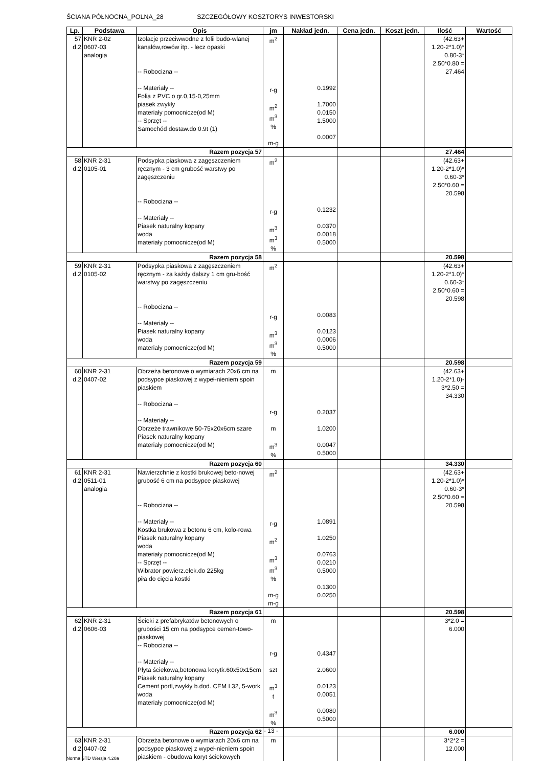ŚCIANA PÓŁNOCNA_POLNA_28 SZCZEGÓŁOWY KOSZTORYS INWESTORSKI
| Lp. | Podstawa | Opis | jm | Nakład jedn. | Cena jedn. | Koszt jedn. | Ilość | Wartość |
| --- | --- | --- | --- | --- | --- | --- | --- | --- |
| 57 d.2 | KNR 2-02 0607-03 analogia | Izolacje przeciwwodne z folii budo-wlanej kanałów,rowów itp. - lecz opaski -- Robocizna -- -- Materiały -- Folia z PVC o gr.0,15-0,25mm piasek zwykły materiały pomocnicze(od M) -- Sprzęt -- Samochód dostaw.do 0.9t (1) | m<sup>2</sup> r-g m<sup>2</sup> m<sup>3</sup> % m-g | 0.1992 1.7000 0.0150 1.5000 0.0007 | | | (42.63+ 1.20-2*1.0)* 0.80-3* 2.50*0.80 = 27.464 | |
| Razem pozycja 57 | | | | | | | 27.464 | |
| 58 d.2 | KNR 2-31 0105-01 | Podsypka piaskowa z zagęszczeniem ręcznym - 3 cm grubość warstwy po zagęszczeniu -- Robocizna -- -- Materiały -- Piasek naturalny kopany woda materiały pomocnicze(od M) | m<sup>2</sup> r-g m<sup>3</sup> m<sup>3</sup> % | 0.1232 0.0370 0.0018 0.5000 | | | (42.63+ 1.20-2*1.0)* 0.60-3* 2.50*0.60 = 20.598 | |
| Razem pozycja 58 | | | | | | | 20.598 | |
| 59 d.2 | KNR 2-31 0105-02 | Podsypka piaskowa z zagęszczeniem ręcznym - za każdy dalszy 1 cm gru-bość warstwy po zagęszczeniu -- Robocizna -- -- Materiały -- Piasek naturalny kopany woda materiały pomocnicze(od M) | m<sup>2</sup> r-g m<sup>3</sup> m<sup>3</sup> % | 0.0083 0.0123 0.0006 0.5000 | | | (42.63+ 1.20-2*1.0)* 0.60-3* 2.50*0.60 = 20.598 | |
| Razem pozycja 59 | | | | | | | 20.598 | |
| 60 d.2 | KNR 2-31 0407-02 | Obrzeża betonowe o wymiarach 20x6 cm na podsypce piaskowej z wypeł-nieniem spoin piaskiem -- Robocizna -- -- Materiały -- Obrzeże trawnikowe 50-75x20x6cm szare Piasek naturalny kopany materiały pomocnicze(od M) | m r-g m m<sup>3</sup> % | 0.2037 1.0200 0.0047 0.5000 | | | (42.63+ 1.20-2*1.0)- 3*2.50 = 34.330 | |
| Razem pozycja 60 | | | | | | | 34.330 | |
| 61 d.2 | KNR 2-31 0511-01 analogia | Nawierzchnie z kostki brukowej beto-nowej grubość 6 cm na podsypce piaskowej -- Robocizna -- -- Materiały -- Kostka brukowa z betonu 6 cm, kolo-rowa Piasek naturalny kopany woda materiały pomocnicze(od M) -- Sprzęt -- Wibrator powierz.elek.do 225kg piła do cięcia kostki | m<sup>2</sup> r-g m<sup>2</sup> m<sup>3</sup> m<sup>3</sup> % m-g m-g | 1.0891 1.0250 0.0763 0.0210 0.5000 0.1300 0.0250 | | | (42.63+ 1.20-2*1.0)* 0.60-3* 2.50*0.60 = 20.598 | |
| Razem pozycja 61 | | | | | | | 20.598 | |
| 62 d.2 | KNR 2-31 0606-03 | Ścieki z prefabrykatów betonowych o grubości 15 cm na podsypce cemen-towo-piaskowej -- Robocizna -- -- Materiały -- Płyta ściekowa,betonowa korytk.60x50x15cm Piasek naturalny kopany Cement portl,zwykły b.dod. CEM I 32, 5-work woda materiały pomocnicze(od M) | m r-g szt m<sup>3</sup> t m<sup>3</sup> % | 0.4347 2.0600 0.0123 0.0051 0.0080 0.5000 | | | 3*2.0 = 6.000 | |
| Razem pozycja 62 | | | | | | | 6.000 | |
| 63 d.2 | KNR 2-31 0407-02 | Obrzeża betonowe o wymiarach 20x6 cm na podsypce piaskowej z wypeł-nieniem spoin piaskiem - obudowa koryt ściekowych | m | | | | 3*2*2 = 12.000 | |
- 13 -
Norma STD Wersja 4.20a